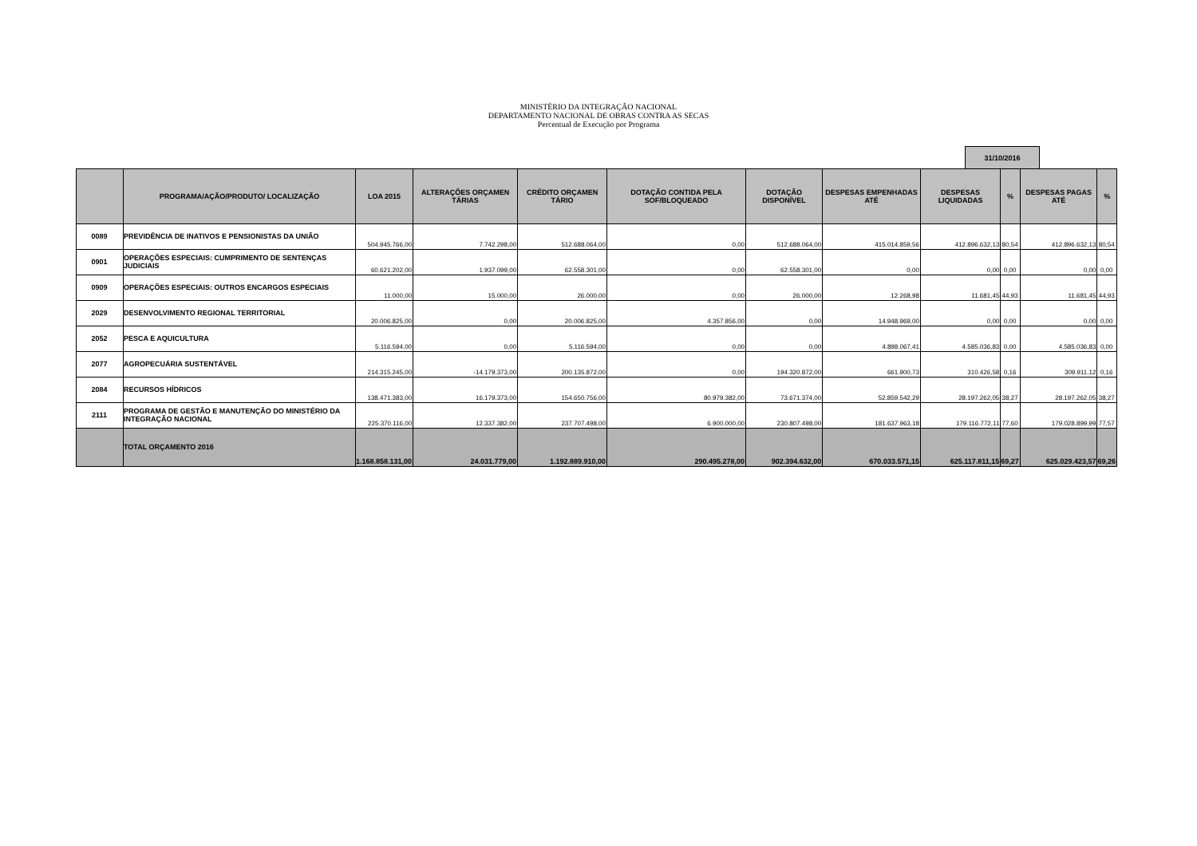MINISTÉRIO DA INTEGRAÇÃO NACIONAL
DEPARTAMENTO NACIONAL DE OBRAS CONTRA AS SECAS
Percentual de Execução por Programa
31/10/2016
| | PROGRAMA/AÇÃO/PRODUTO/ LOCALIZAÇÃO | LOA 2015 | ALTERAÇÕES ORÇAMEN TÁRIAS | CRÉDITO ORÇAMEN TÁRIO | DOTAÇÃO CONTIDA PELA SOF/BLOQUEADO | DOTAÇÃO DISPONÍVEL | DESPESAS EMPENHADAS ATÉ | DESPESAS LIQUIDADAS | % | DESPESAS PAGAS ATÉ | % |
| --- | --- | --- | --- | --- | --- | --- | --- | --- | --- | --- | --- |
| 0089 | PREVIDÊNCIA DE INATIVOS E PENSIONISTAS DA UNIÃO | 504.945.766,00 | 7.742.298,00 | 512.688.064,00 | 0,00 | 512.688.064,00 | 415.014.859,56 | 412.896.632,13 | 80,54 | 412.896.632,13 | 80,54 |
| 0901 | OPERAÇÕES ESPECIAIS: CUMPRIMENTO DE SENTENÇAS JUDICIAIS | 60.621.202,00 | 1.937.099,00 | 62.558.301,00 | 0,00 | 62.558.301,00 | 0,00 | 0,00 | 0,00 | 0,00 | 0,00 |
| 0909 | OPERAÇÕES ESPECIAIS: OUTROS ENCARGOS ESPECIAIS | 11.000,00 | 15.000,00 | 26.000,00 | 0,00 | 26.000,00 | 12.268,98 | 11.681,45 | 44,93 | 11.681,45 | 44,93 |
| 2029 | DESENVOLVIMENTO REGIONAL TERRITORIAL | 20.006.825,00 | 0,00 | 20.006.825,00 | 4.357.856,00 | 0,00 | 14.948.969,00 | 0,00 | 0,00 | 0,00 | 0,00 |
| 2052 | PESCA E AQUICULTURA | 5.116.594,00 | 0,00 | 5.116.594,00 | 0,00 | 0,00 | 4.898.067,41 | 4.585.036,83 | 0,00 | 4.585.036,83 | 0,00 |
| 2077 | AGROPECUÁRIA SUSTENTÁVEL | 214.315.245,00 | -14.179.373,00 | 200.135.872,00 | 0,00 | 194.320.872,00 | 661.900,73 | 310.426,58 | 0,16 | 309.911,12 | 0,16 |
| 2084 | RECURSOS HÍDRICOS | 138.471.383,00 | 16.179.373,00 | 154.650.756,00 | 80.979.382,00 | 73.671.374,00 | 52.859.542,29 | 28.197.262,05 | 38,27 | 28.197.262,05 | 38,27 |
| 2111 | PROGRAMA DE GESTÃO E MANUTENÇÃO DO MINISTÉRIO DA INTEGRAÇÃO NACIONAL | 225.370.116,00 | 12.337.382,00 | 237.707.498,00 | 6.900.000,00 | 230.807.498,00 | 181.637.963,18 | 179.116.772,11 | 77,60 | 179.028.899,99 | 77,57 |
| | TOTAL ORÇAMENTO 2016 | 1.168.858.131,00 | 24.031.779,00 | 1.192.889.910,00 | 290.495.278,00 | 902.394.632,00 | 670.033.571,15 | 625.117.811,15 | 69,27 | 625.029.423,57 | 69,26 |